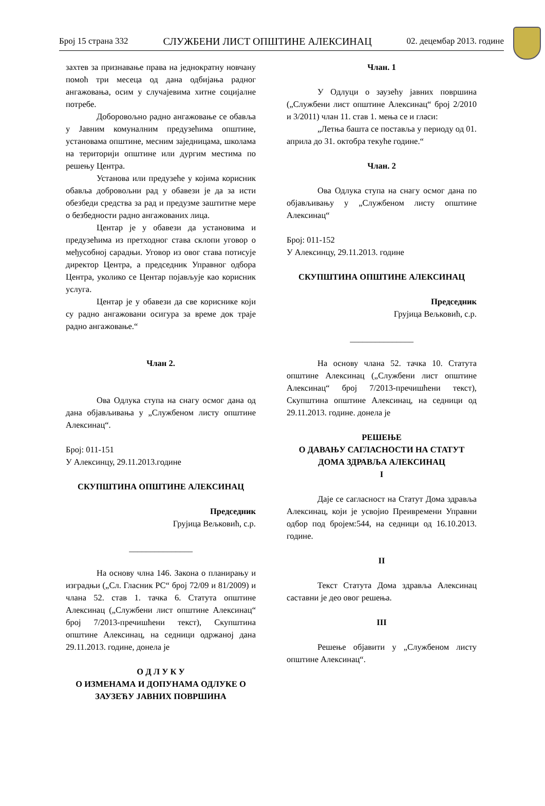Број 15 страна 332 СЛУЖБЕНИ ЛИСТ ОПШТИНЕ АЛЕКСИНАЦ 02. децембар 2013. године
захтев за признавање права на једнократну новчану помоћ три месеца од дана одбијања радног ангажовања, осим у случајевима хитне социјалне потребе.
Доборовољно радно ангажовање се обавља у Јавним комуналним предузећима општине, установама општине, месним заједницама, школама на територији општине или дургим местима по решењу Центра.
Установа или предузеће у којима корисник обавља добровољни рад у обавези је да за исти обезбеди средства за рад и предузме заштитне мере о безбедности радно ангажованих лица.
Центар је у обавези да установима и предузећима из претходног става склопи уговор о међусобној сарадњи. Уговор из овог става потисује директор Центра, а председник Управног одбора Центра, уколико се Центар појављује као корисник услуга.
Центар је у обавези да све кориснике који су радно ангажовани осигура за време док траје радно ангажовање.“
Члан 2.
Ова Одлука ступа на снагу осмог дана од дана објављивања у „Службеном листу општине Алексинац“.
Број: 011-151
У Алексинцу, 29.11.2013.године
СКУПШТИНА ОПШТИНЕ АЛЕКСИНАЦ
Председник
Грујица Вељковић, с.р.
_______________
На основу члна 146. Закона о планирању и изградњи („Сл. Гласник РС“ број 72/09 и 81/2009) и члана 52. став 1. тачка 6. Статута општине Алексинац („Службени лист општине Алексинац“ број 7/2013-пречишћени текст), Скупштина општине Алексинац, на седници одржаној дана 29.11.2013. године, донела је
О Д Л У К У
О ИЗМЕНАМА И ДОПУНАМА ОДЛУКЕ О ЗАУЗЕЋУ ЈАВНИХ ПОВРШИНА
Члан. 1
У Одлуци о заузећу јавних површина („Службени лист општине Алексинац“ број 2/2010 и 3/2011) члан 11. став 1. мења се и гласи:
„Летња башта се поставља у периоду од 01. априла до 31. октобра текуће године.“
Члан. 2
Ова Одлука ступа на снагу осмог дана по објављивању у „Службеном листу општине Алексинац“
Број: 011-152
У Алексинцу, 29.11.2013. године
СКУПШТИНА ОПШТИНЕ АЛЕКСИНАЦ
Председник
Грујица Вељковић, с.р.
_______________
На основу члана 52. тачка 10. Статута општине Алексинац („Службени лист општине Алексинац“ број 7/2013-пречишћени текст), Скупштина општине Алексинац, на седници од 29.11.2013. године. донела је
РЕШЕЊЕ
О ДАВАЊУ САГЛАСНОСТИ НА СТАТУТ ДОМА ЗДРАВЉА АЛЕКСИНАЦ
I
Даје се сагласност на Статут Дома здравља Алексинац, који је усвојио Преивремени Управни одбор под бројем:544, на седници од 16.10.2013. године.
II
Текст Статута Дома здравља Алексинац саставни је део овог решења.
III
Решење објавити у „Службеном листу општине Алексинац“.